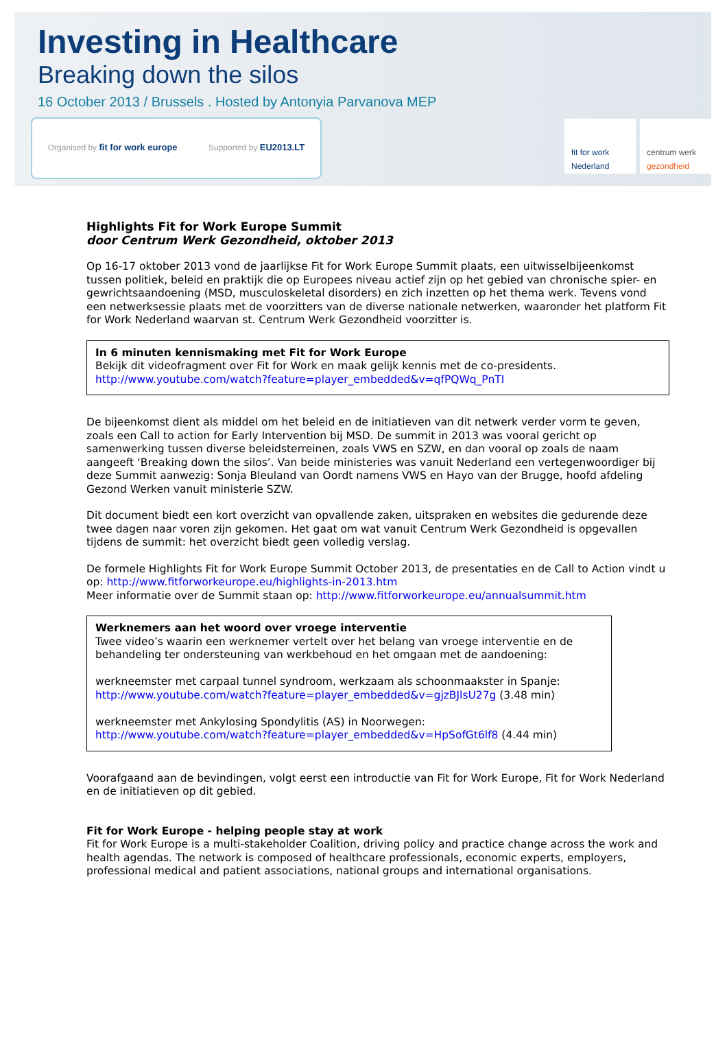Investing in Healthcare
Breaking down the silos
16 October 2013 / Brussels . Hosted by Antonyia Parvanova MEP
Organised by fit for work europe Supported by EU2013.LT
fit for work Nederland
centrum werk gezondheid
Highlights Fit for Work Europe Summit
door Centrum Werk Gezondheid, oktober 2013
Op 16-17 oktober 2013 vond de jaarlijkse Fit for Work Europe Summit plaats, een uitwisselbijeenkomst tussen politiek, beleid en praktijk die op Europees niveau actief zijn op het gebied van chronische spier- en gewrichtsaandoening (MSD, musculoskeletal disorders) en zich inzetten op het thema werk. Tevens vond een netwerksessie plaats met de voorzitters van de diverse nationale netwerken, waaronder het platform Fit for Work Nederland waarvan st. Centrum Werk Gezondheid voorzitter is.
In 6 minuten kennismaking met Fit for Work Europe
Bekijk dit videofragment over Fit for Work en maak gelijk kennis met de co-presidents.
http://www.youtube.com/watch?feature=player_embedded&v=qfPQWq_PnTI
De bijeenkomst dient als middel om het beleid en de initiatieven van dit netwerk verder vorm te geven, zoals een Call to action for Early Intervention bij MSD. De summit in 2013 was vooral gericht op samenwerking tussen diverse beleidsterreinen, zoals VWS en SZW, en dan vooral op zoals de naam aangeeft ‘Breaking down the silos’. Van beide ministeries was vanuit Nederland een vertegenwoordiger bij deze Summit aanwezig: Sonja Bleuland van Oordt namens VWS en Hayo van der Brugge, hoofd afdeling Gezond Werken vanuit ministerie SZW.
Dit document biedt een kort overzicht van opvallende zaken, uitspraken en websites die gedurende deze twee dagen naar voren zijn gekomen. Het gaat om wat vanuit Centrum Werk Gezondheid is opgevallen tijdens de summit: het overzicht biedt geen volledig verslag.
De formele Highlights Fit for Work Europe Summit October 2013, de presentaties en de Call to Action vindt u op: http://www.fitforworkeurope.eu/highlights-in-2013.htm
Meer informatie over de Summit staan op: http://www.fitforworkeurope.eu/annualsummit.htm
Werknemers aan het woord over vroege interventie
Twee video’s waarin een werknemer vertelt over het belang van vroege interventie en de behandeling ter ondersteuning van werkbehoud en het omgaan met de aandoening:
werkneemster met carpaal tunnel syndroom, werkzaam als schoonmaakster in Spanje:
http://www.youtube.com/watch?feature=player_embedded&v=gjzBJlsU27g (3.48 min)
werkneemster met Ankylosing Spondylitis (AS) in Noorwegen:
http://www.youtube.com/watch?feature=player_embedded&v=HpSofGt6lf8 (4.44 min)
Voorafgaand aan de bevindingen, volgt eerst een introductie van Fit for Work Europe, Fit for Work Nederland en de initiatieven op dit gebied.
Fit for Work Europe - helping people stay at work
Fit for Work Europe is a multi-stakeholder Coalition, driving policy and practice change across the work and health agendas. The network is composed of healthcare professionals, economic experts, employers, professional medical and patient associations, national groups and international organisations.